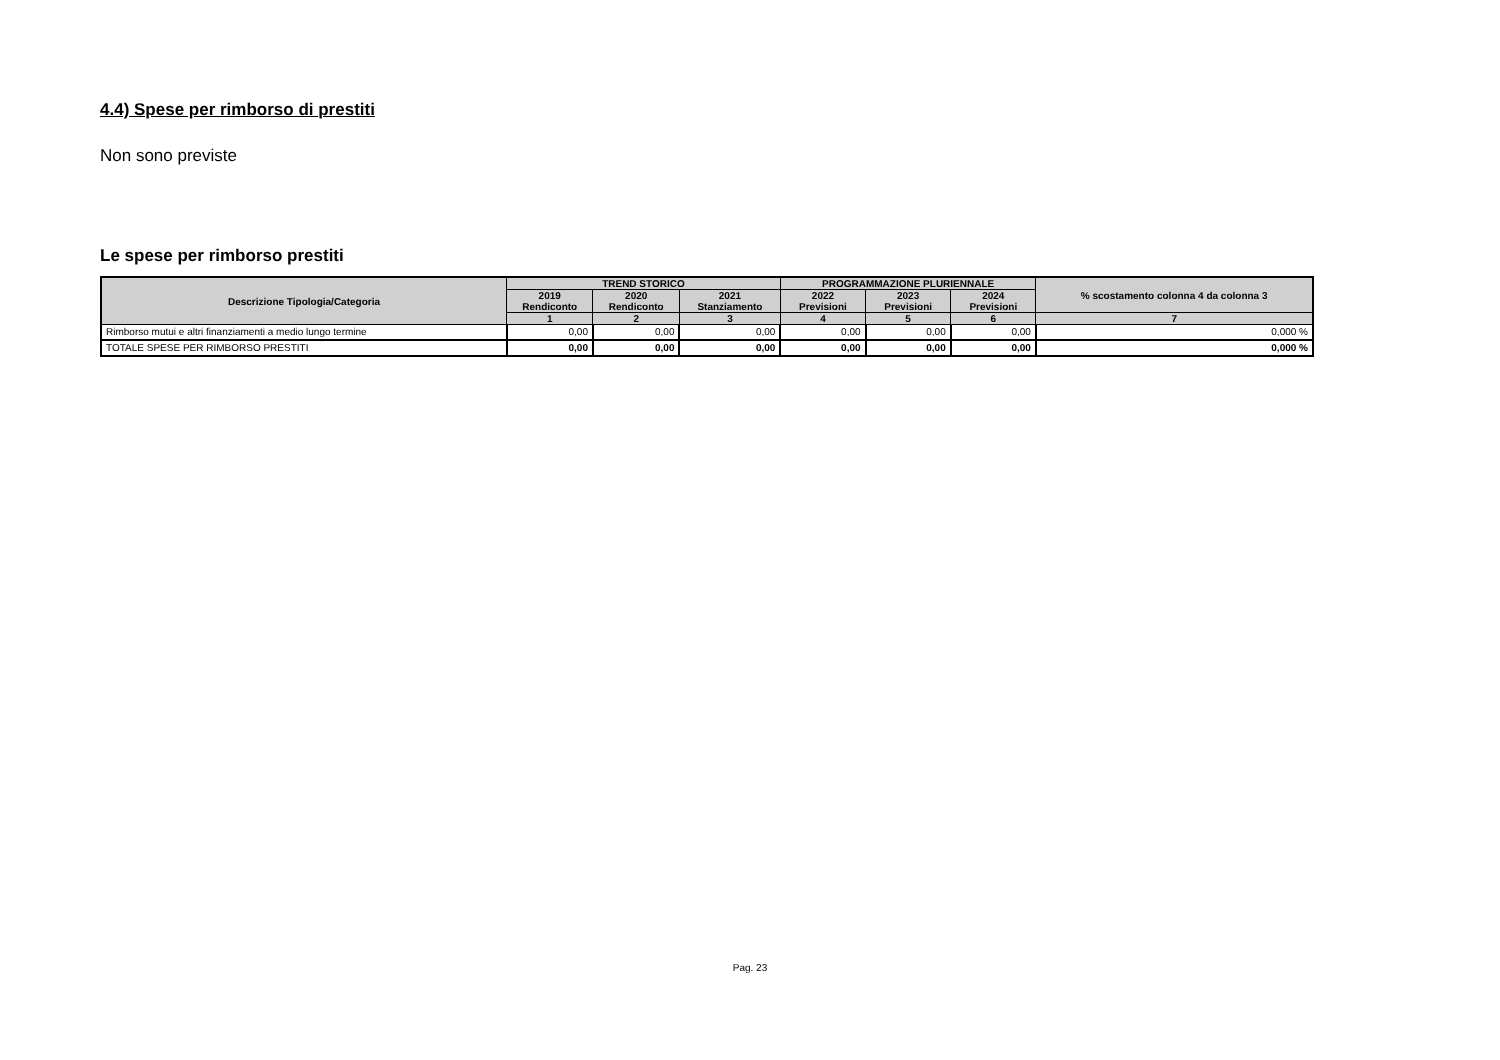4.4) Spese per rimborso di prestiti
Non sono previste
Le spese per rimborso prestiti
| Descrizione Tipologia/Categoria | TREND STORICO | | | PROGRAMMAZIONE PLURIENNALE | | | % scostamento colonna 4 da colonna 3 |
| --- | --- | --- | --- | --- | --- | --- | --- |
| | 2019 Rendiconto | 2020 Rendiconto | 2021 Stanziamento | 2022 Previsioni | 2023 Previsioni | 2024 Previsioni | |
| | 1 | 2 | 3 | 4 | 5 | 6 | 7 |
| Rimborso mutui e altri finanziamenti a medio lungo termine | 0,00 | 0,00 | 0,00 | 0,00 | 0,00 | 0,00 | 0,000 % |
| TOTALE SPESE PER RIMBORSO PRESTITI | 0,00 | 0,00 | 0,00 | 0,00 | 0,00 | 0,00 | 0,000 % |
Pag. 23